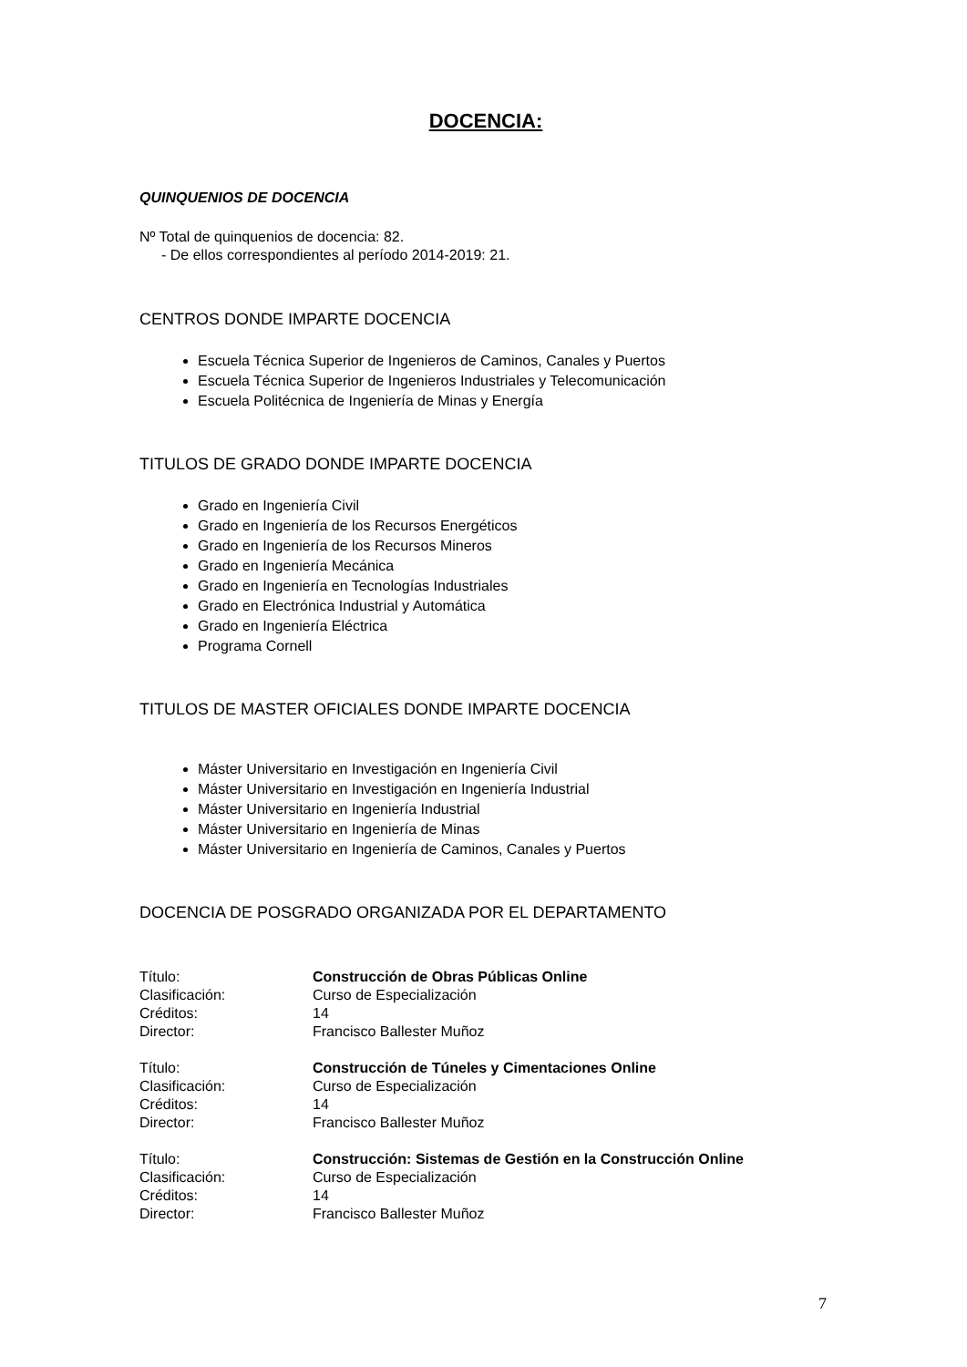DOCENCIA:
QUINQUENIOS DE DOCENCIA
Nº Total de quinquenios de docencia: 82.
- De ellos correspondientes al período 2014-2019: 21.
CENTROS DONDE IMPARTE DOCENCIA
Escuela Técnica Superior de Ingenieros de Caminos, Canales y Puertos
Escuela Técnica Superior de Ingenieros Industriales y Telecomunicación
Escuela Politécnica de Ingeniería de Minas y Energía
TITULOS DE GRADO DONDE IMPARTE DOCENCIA
Grado en Ingeniería Civil
Grado en Ingeniería de los Recursos Energéticos
Grado en Ingeniería de los Recursos Mineros
Grado en Ingeniería Mecánica
Grado en Ingeniería en Tecnologías Industriales
Grado en Electrónica Industrial y Automática
Grado en Ingeniería Eléctrica
Programa Cornell
TITULOS DE MASTER OFICIALES DONDE IMPARTE DOCENCIA
Máster Universitario en Investigación en Ingeniería Civil
Máster Universitario en Investigación en Ingeniería Industrial
Máster Universitario en Ingeniería Industrial
Máster Universitario en Ingeniería de Minas
Máster Universitario en Ingeniería de Caminos, Canales y Puertos
DOCENCIA DE POSGRADO ORGANIZADA POR EL DEPARTAMENTO
| Título: | Construcción de Obras Públicas Online |
| Clasificación: | Curso de Especialización |
| Créditos: | 14 |
| Director: | Francisco Ballester Muñoz |
| Título: | Construcción de Túneles y Cimentaciones Online |
| Clasificación: | Curso de Especialización |
| Créditos: | 14 |
| Director: | Francisco Ballester Muñoz |
| Título: | Construcción: Sistemas de Gestión en la Construcción Online |
| Clasificación: | Curso de Especialización |
| Créditos: | 14 |
| Director: | Francisco Ballester Muñoz |
7